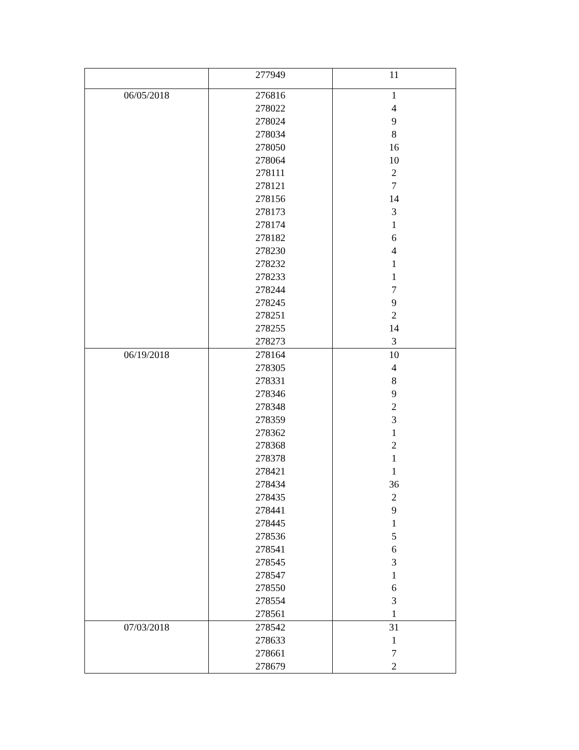| | 277949 | 11 |
| 06/05/2018 | 276816 | 1 |
| | 278022 | 4 |
| | 278024 | 9 |
| | 278034 | 8 |
| | 278050 | 16 |
| | 278064 | 10 |
| | 278111 | 2 |
| | 278121 | 7 |
| | 278156 | 14 |
| | 278173 | 3 |
| | 278174 | 1 |
| | 278182 | 6 |
| | 278230 | 4 |
| | 278232 | 1 |
| | 278233 | 1 |
| | 278244 | 7 |
| | 278245 | 9 |
| | 278251 | 2 |
| | 278255 | 14 |
| | 278273 | 3 |
| 06/19/2018 | 278164 | 10 |
| | 278305 | 4 |
| | 278331 | 8 |
| | 278346 | 9 |
| | 278348 | 2 |
| | 278359 | 3 |
| | 278362 | 1 |
| | 278368 | 2 |
| | 278378 | 1 |
| | 278421 | 1 |
| | 278434 | 36 |
| | 278435 | 2 |
| | 278441 | 9 |
| | 278445 | 1 |
| | 278536 | 5 |
| | 278541 | 6 |
| | 278545 | 3 |
| | 278547 | 1 |
| | 278550 | 6 |
| | 278554 | 3 |
| | 278561 | 1 |
| 07/03/2018 | 278542 | 31 |
| | 278633 | 1 |
| | 278661 | 7 |
| | 278679 | 2 |